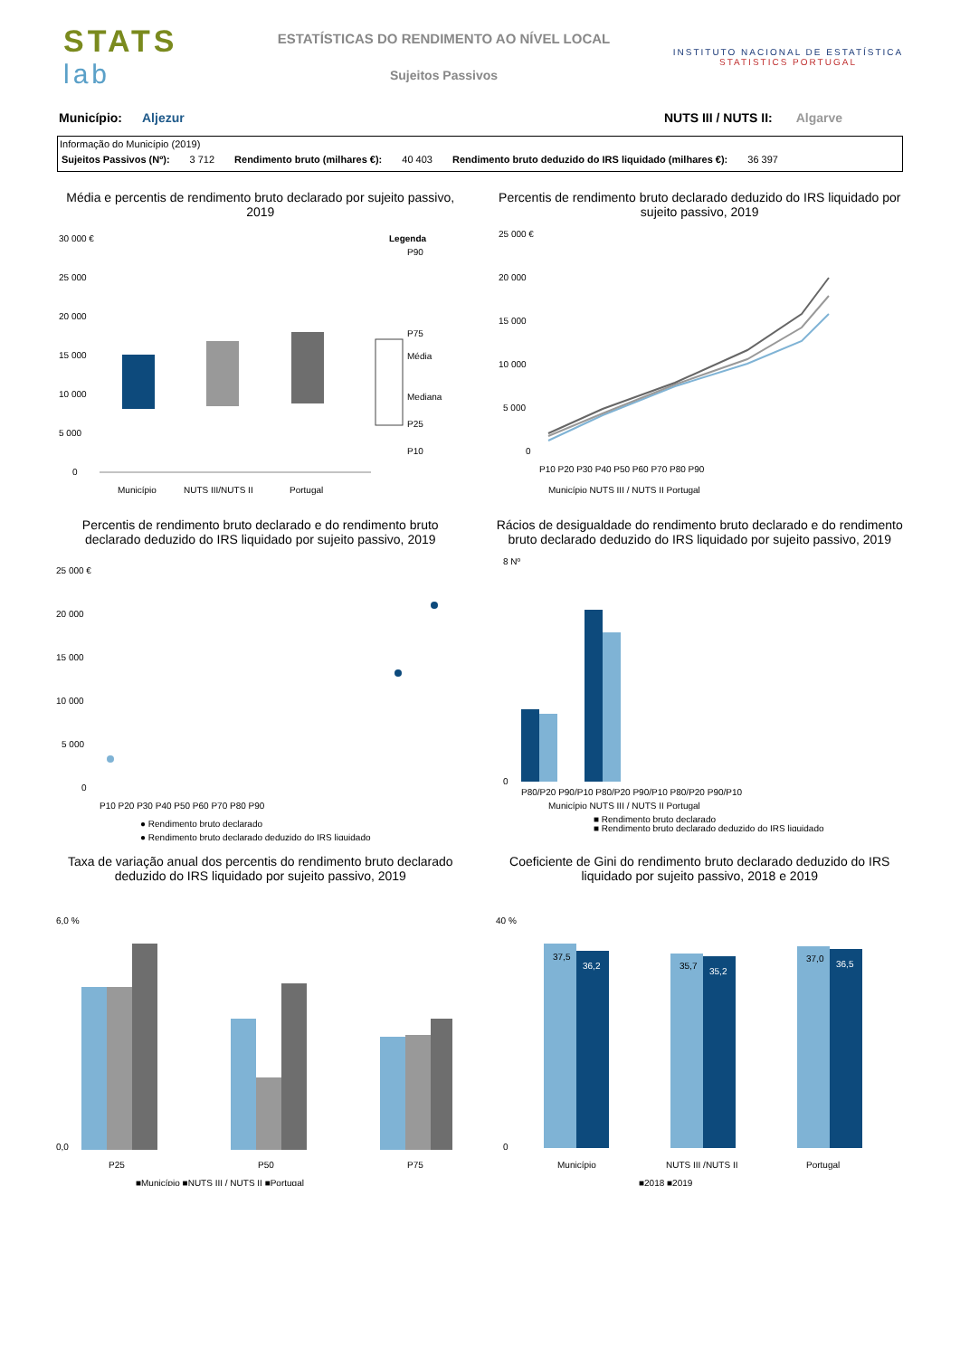STATS
lab
ESTATÍSTICAS DO RENDIMENTO AO NÍVEL LOCAL
Sujeitos Passivos
INSTITUTO NACIONAL DE ESTATÍSTICA
STATISTICS PORTUGAL
Município: Aljezur NUTS III / NUTS II: Algarve
Informação do Município (2019)
| Sujeitos Passivos (Nº): | 3 712 | Rendimento bruto (milhares €): | 40 403 | Rendimento bruto deduzido do IRS liquidado (milhares €): | 36 397 |
Média e percentis de rendimento bruto declarado por sujeito passivo, 2019
30 000 €
25 000
20 000
15 000
10 000
5 000
0
Legenda
P90
P75
Média
Mediana
P25
P10
Município
NUTS III/NUTS II
Portugal
Percentis de rendimento bruto declarado deduzido do IRS liquidado por sujeito passivo, 2019
25 000 €
20 000
15 000
10 000
5 000
0
P10 P20 P30 P40 P50 P60 P70 P80 P90
Município NUTS III / NUTS II Portugal
Percentis de rendimento bruto declarado e do rendimento bruto declarado deduzido do IRS liquidado por sujeito passivo, 2019
25 000 €
20 000
15 000
10 000
5 000
0
P10 P20 P30 P40 P50 P60 P70 P80 P90
● Rendimento bruto declarado
● Rendimento bruto declarado deduzido do IRS liquidado
Rácios de desigualdade do rendimento bruto declarado e do rendimento bruto declarado deduzido do IRS liquidado por sujeito passivo, 2019
8 Nº
0
P80/P20 P90/P10 P80/P20 P90/P10 P80/P20 P90/P10
Município NUTS III / NUTS II Portugal
■ Rendimento bruto declarado
■ Rendimento bruto declarado deduzido do IRS liquidado
Taxa de variação anual dos percentis do rendimento bruto declarado deduzido do IRS liquidado por sujeito passivo, 2019
6,0 %
0,0
P25
P50
P75
■Município ■NUTS III / NUTS II ■Portugal
Coeficiente de Gini do rendimento bruto declarado deduzido do IRS liquidado por sujeito passivo, 2018 e 2019
40 %
0
37,5
36,2
35,7
35,2
37,0
36,5
Município
NUTS III /NUTS II
Portugal
■2018 ■2019